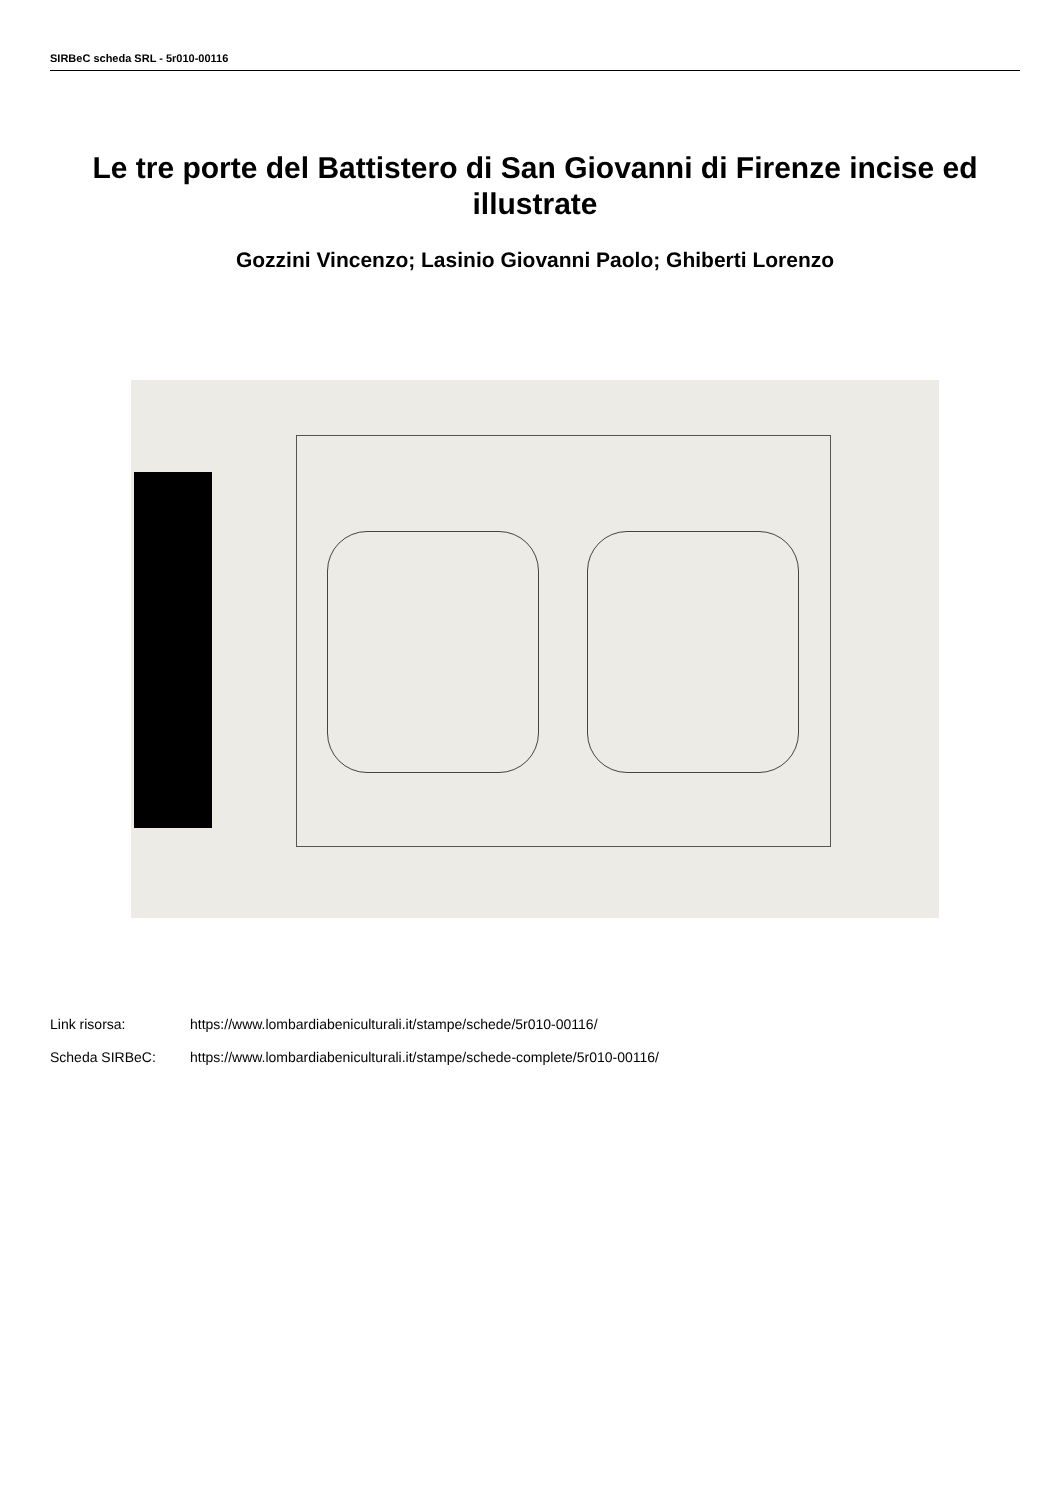SIRBeC scheda SRL - 5r010-00116
Le tre porte del Battistero di San Giovanni di Firenze incise ed illustrate
Gozzini Vincenzo; Lasinio Giovanni Paolo; Ghiberti Lorenzo
Link risorsa: https://www.lombardiabeniculturali.it/stampe/schede/5r010-00116/
Scheda SIRBeC: https://www.lombardiabeniculturali.it/stampe/schede-complete/5r010-00116/